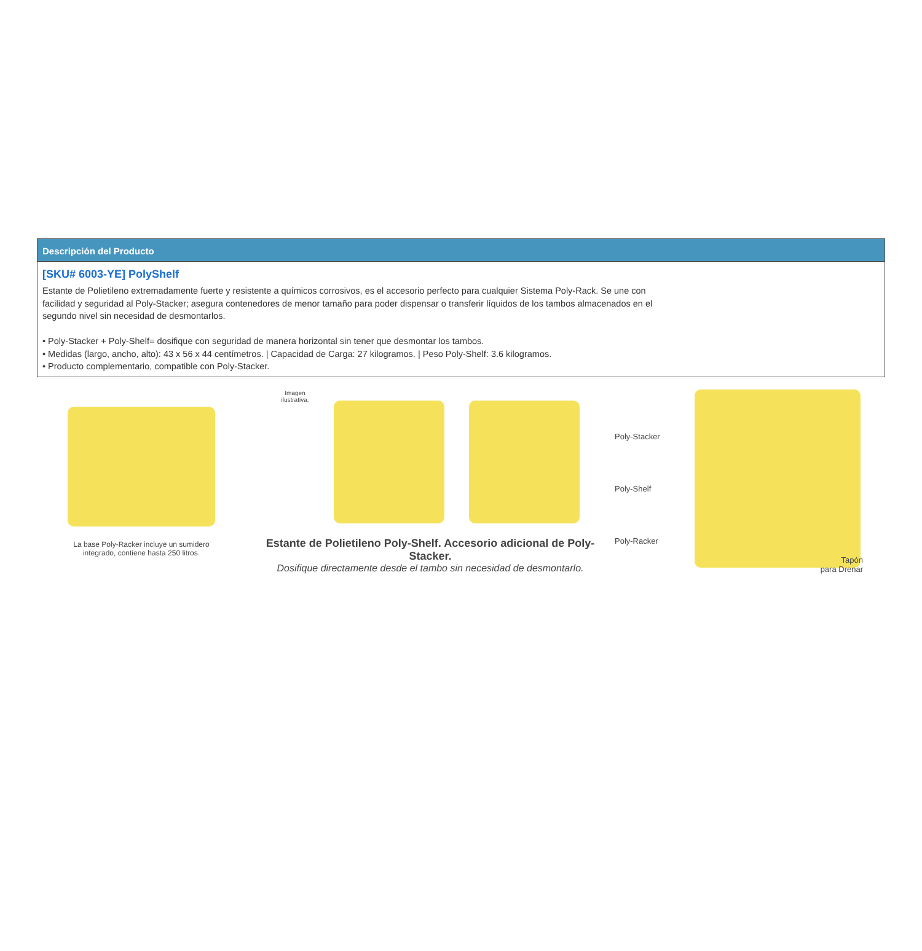Descripción del Producto
[SKU# 6003-YE] PolyShelf
Estante de Polietileno extremadamente fuerte y resistente a químicos corrosivos, es el accesorio perfecto para cualquier Sistema Poly-Rack. Se une con facilidad y seguridad al Poly-Stacker; asegura contenedores de menor tamaño para poder dispensar o transferir líquidos de los tambos almacenados en el segundo nivel sin necesidad de desmontarlos.
• Poly-Stacker + Poly-Shelf= dosifique con seguridad de manera horizontal sin tener que desmontar los tambos.
• Medidas (largo, ancho, alto): 43 x 56 x 44 centímetros. | Capacidad de Carga: 27 kilogramos. | Peso Poly-Shelf: 3.6 kilogramos.
• Producto complementario, compatible con Poly-Stacker.
La base Poly-Racker incluye un sumidero
integrado, contiene hasta 250 litros.
Imagen
ilustrativa.
Estante de Polietileno Poly-Shelf. Accesorio adicional de Poly-Stacker.
Dosifique directamente desde el tambo sin necesidad de desmontarlo.
Poly-Stacker
Poly-Shelf
Poly-Racker
Tapón
para Drenar